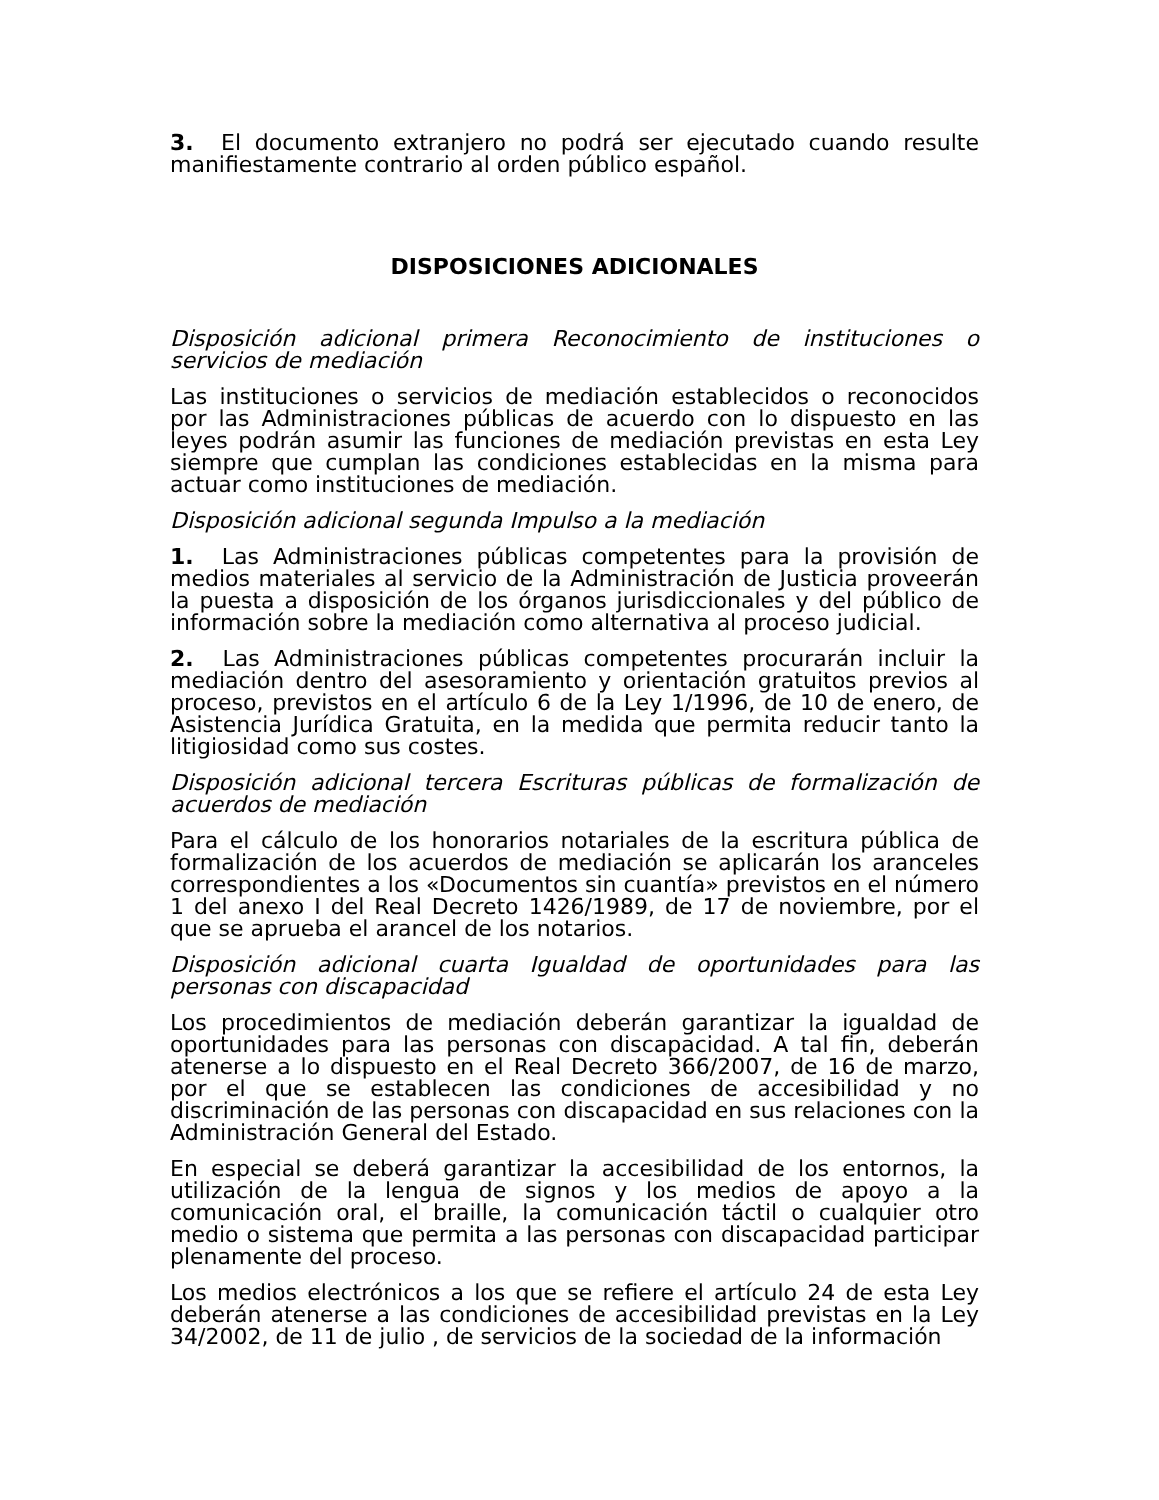3. El documento extranjero no podrá ser ejecutado cuando resulte manifiestamente contrario al orden público español.
DISPOSICIONES ADICIONALES
Disposición adicional primera Reconocimiento de instituciones o servicios de mediación
Las instituciones o servicios de mediación establecidos o reconocidos por las Administraciones públicas de acuerdo con lo dispuesto en las leyes podrán asumir las funciones de mediación previstas en esta Ley siempre que cumplan las condiciones establecidas en la misma para actuar como instituciones de mediación.
Disposición adicional segunda Impulso a la mediación
1. Las Administraciones públicas competentes para la provisión de medios materiales al servicio de la Administración de Justicia proveerán la puesta a disposición de los órganos jurisdiccionales y del público de información sobre la mediación como alternativa al proceso judicial.
2. Las Administraciones públicas competentes procurarán incluir la mediación dentro del asesoramiento y orientación gratuitos previos al proceso, previstos en el artículo 6 de la Ley 1/1996, de 10 de enero, de Asistencia Jurídica Gratuita, en la medida que permita reducir tanto la litigiosidad como sus costes.
Disposición adicional tercera Escrituras públicas de formalización de acuerdos de mediación
Para el cálculo de los honorarios notariales de la escritura pública de formalización de los acuerdos de mediación se aplicarán los aranceles correspondientes a los «Documentos sin cuantía» previstos en el número 1 del anexo I del Real Decreto 1426/1989, de 17 de noviembre, por el que se aprueba el arancel de los notarios.
Disposición adicional cuarta Igualdad de oportunidades para las personas con discapacidad
Los procedimientos de mediación deberán garantizar la igualdad de oportunidades para las personas con discapacidad. A tal fin, deberán atenerse a lo dispuesto en el Real Decreto 366/2007, de 16 de marzo, por el que se establecen las condiciones de accesibilidad y no discriminación de las personas con discapacidad en sus relaciones con la Administración General del Estado.
En especial se deberá garantizar la accesibilidad de los entornos, la utilización de la lengua de signos y los medios de apoyo a la comunicación oral, el braille, la comunicación táctil o cualquier otro medio o sistema que permita a las personas con discapacidad participar plenamente del proceso.
Los medios electrónicos a los que se refiere el artículo 24 de esta Ley deberán atenerse a las condiciones de accesibilidad previstas en la Ley 34/2002, de 11 de julio , de servicios de la sociedad de la información